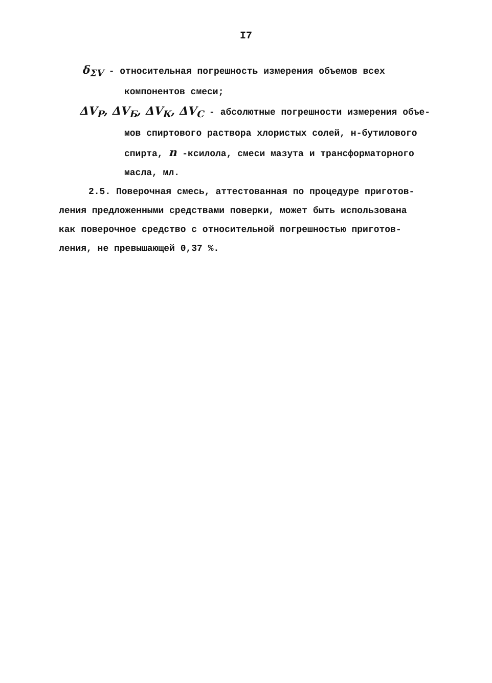I7
δ<sub>ΣV</sub> - относительная погрешность измерения объемов всех
компонентов смеси;
ΔV<sub>Р</sub>, ΔV<sub>Б</sub>, ΔV<sub>К</sub>, ΔV<sub>С</sub> - абсолютные погрешности измерения объе-
мов спиртового раствора хлористых солей, н-бутилового
спирта, n -ксилола, смеси мазута и трансформаторного
масла, мл.
2.5. Поверочная смесь, аттестованная по процедуре приготов-
ления предложенными средствами поверки, может быть использована
как поверочное средство с относительной погрешностью приготов-
ления, не превышающей 0,37 %.